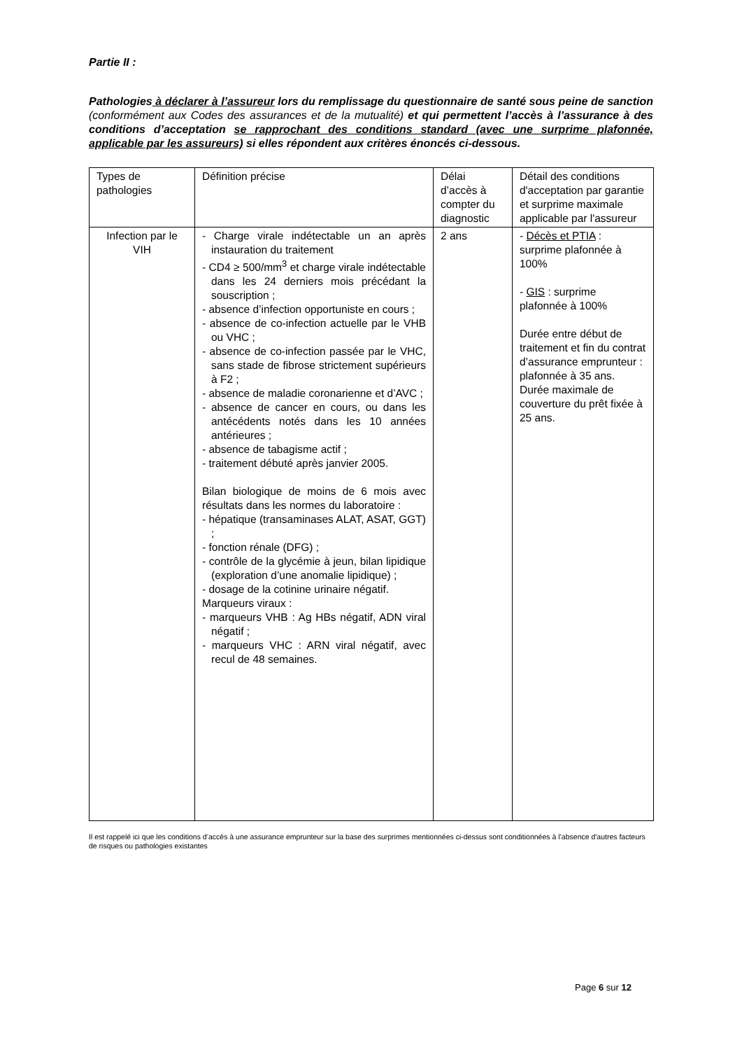Partie II :
Pathologies à déclarer à l’assureur lors du remplissage du questionnaire de santé sous peine de sanction (conformément aux Codes des assurances et de la mutualité) et qui permettent l’accès à l’assurance à des conditions d’acceptation se rapprochant des conditions standard (avec une surprime plafonnée, applicable par les assureurs) si elles répondent aux critères énoncés ci-dessous.
| Types de pathologies | Définition précise | Délai d’accès à compter du diagnostic | Détail des conditions d'acceptation par garantie et surprime maximale applicable par l'assureur |
| Infection par le VIH | - Charge virale indétectable un an après instauration du traitement - CD4 ≥ 500/mm<sup>3</sup> et charge virale indétectable dans les 24 derniers mois précédant la souscription ; - absence d’infection opportuniste en cours ; - absence de co-infection actuelle par le VHB ou VHC ; - absence de co-infection passée par le VHC, sans stade de fibrose strictement supérieurs à F2 ; - absence de maladie coronarienne et d’AVC ; - absence de cancer en cours, ou dans les antécédents notés dans les 10 années antérieures ; - absence de tabagisme actif ; - traitement débuté après janvier 2005. Bilan biologique de moins de 6 mois avec résultats dans les normes du laboratoire : - hépatique (transaminases ALAT, ASAT, GGT) ; - fonction rénale (DFG) ; - contrôle de la glycémie à jeun, bilan lipidique (exploration d’une anomalie lipidique) ; - dosage de la cotinine urinaire négatif. Marqueurs viraux : - marqueurs VHB : Ag HBs négatif, ADN viral négatif ; - marqueurs VHC : ARN viral négatif, avec recul de 48 semaines. | 2 ans | - Décès et PTIA : surprime plafonnée à 100% - GIS : surprime plafonnée à 100% Durée entre début de traitement et fin du contrat d’assurance emprunteur : plafonnée à 35 ans. Durée maximale de couverture du prêt fixée à 25 ans. |
Il est rappelé ici que les conditions d’accès à une assurance emprunteur sur la base des surprimes mentionnées ci-dessus sont conditionnées à l’absence d'autres facteurs de risques ou pathologies existantes
Page 6 sur 12